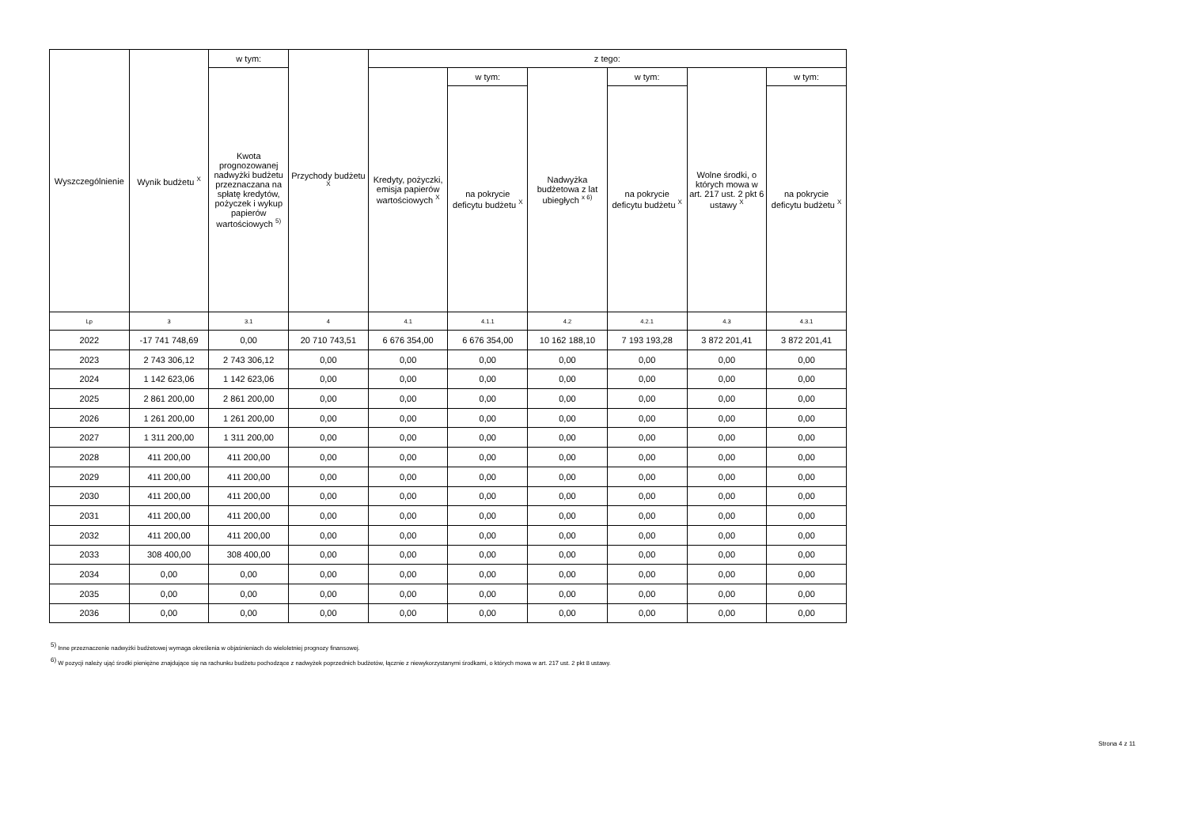| Wyszczególnienie | Wynik budżetu <sup>X</sup> | w tym: | Przychody budżetu <sup>X</sup> | z tego: | | | | | |
| --- | --- | --- | --- | --- | --- | --- | --- | --- | --- |
| | | Kwota prognozowanej nadwyżki budżetu przeznaczana na spłatę kredytów, pożyczek i wykup papierów wartościowych <sup>5)</sup> | | Kredyty, pożyczki, emisja papierów wartościowych <sup>X</sup> | w tym: | Nadwyżka budżetowa z lat ubiegłych <sup>x 6)</sup> | w tym: | Wolne środki, o których mowa w art. 217 ust. 2 pkt 6 ustawy <sup>X</sup> | w tym: |
| | | | | | na pokrycie deficytu budżetu <sup>X</sup> | | na pokrycie deficytu budżetu <sup>X</sup> | | na pokrycie deficytu budżetu <sup>X</sup> |
| Lp | 3 | 3.1 | 4 | 4.1 | 4.1.1 | 4.2 | 4.2.1 | 4.3 | 4.3.1 |
| 2022 | -17 741 748,69 | 0,00 | 20 710 743,51 | 6 676 354,00 | 6 676 354,00 | 10 162 188,10 | 7 193 193,28 | 3 872 201,41 | 3 872 201,41 |
| 2023 | 2 743 306,12 | 2 743 306,12 | 0,00 | 0,00 | 0,00 | 0,00 | 0,00 | 0,00 | 0,00 |
| 2024 | 1 142 623,06 | 1 142 623,06 | 0,00 | 0,00 | 0,00 | 0,00 | 0,00 | 0,00 | 0,00 |
| 2025 | 2 861 200,00 | 2 861 200,00 | 0,00 | 0,00 | 0,00 | 0,00 | 0,00 | 0,00 | 0,00 |
| 2026 | 1 261 200,00 | 1 261 200,00 | 0,00 | 0,00 | 0,00 | 0,00 | 0,00 | 0,00 | 0,00 |
| 2027 | 1 311 200,00 | 1 311 200,00 | 0,00 | 0,00 | 0,00 | 0,00 | 0,00 | 0,00 | 0,00 |
| 2028 | 411 200,00 | 411 200,00 | 0,00 | 0,00 | 0,00 | 0,00 | 0,00 | 0,00 | 0,00 |
| 2029 | 411 200,00 | 411 200,00 | 0,00 | 0,00 | 0,00 | 0,00 | 0,00 | 0,00 | 0,00 |
| 2030 | 411 200,00 | 411 200,00 | 0,00 | 0,00 | 0,00 | 0,00 | 0,00 | 0,00 | 0,00 |
| 2031 | 411 200,00 | 411 200,00 | 0,00 | 0,00 | 0,00 | 0,00 | 0,00 | 0,00 | 0,00 |
| 2032 | 411 200,00 | 411 200,00 | 0,00 | 0,00 | 0,00 | 0,00 | 0,00 | 0,00 | 0,00 |
| 2033 | 308 400,00 | 308 400,00 | 0,00 | 0,00 | 0,00 | 0,00 | 0,00 | 0,00 | 0,00 |
| 2034 | 0,00 | 0,00 | 0,00 | 0,00 | 0,00 | 0,00 | 0,00 | 0,00 | 0,00 |
| 2035 | 0,00 | 0,00 | 0,00 | 0,00 | 0,00 | 0,00 | 0,00 | 0,00 | 0,00 |
| 2036 | 0,00 | 0,00 | 0,00 | 0,00 | 0,00 | 0,00 | 0,00 | 0,00 | 0,00 |
<sup>5)</sup> Inne przeznaczenie nadwyżki budżetowej wymaga określenia w objaśnieniach do wieloletniej prognozy finansowej.
<sup>6)</sup> W pozycji należy ująć środki pieniężne znajdujące się na rachunku budżetu pochodzące z nadwyżek poprzednich budżetów, łącznie z niewykorzystanymi środkami, o których mowa w art. 217 ust. 2 pkt 8 ustawy.
Strona 4 z 11